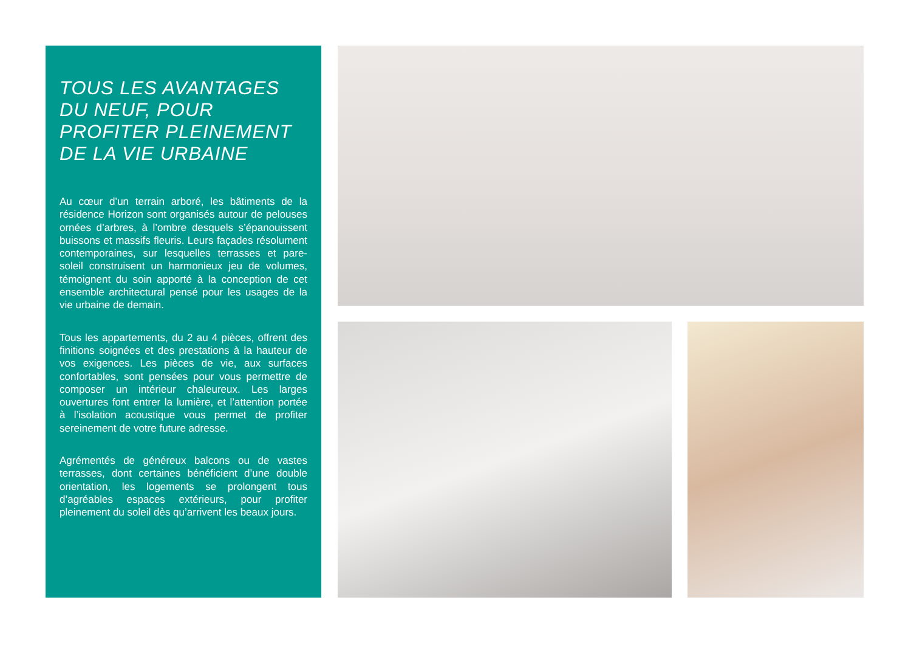TOUS LES AVANTAGES
DU NEUF, POUR
PROFITER PLEINEMENT
DE LA VIE URBAINE
Au cœur d’un terrain arboré, les bâtiments de la résidence Horizon sont organisés autour de pelouses ornées d’arbres, à l’ombre desquels s’épanouissent buissons et massifs fleuris. Leurs façades résolument contemporaines, sur lesquelles terrasses et pare-soleil construisent un harmonieux jeu de volumes, témoignent du soin apporté à la conception de cet ensemble architectural pensé pour les usages de la vie urbaine de demain.
Tous les appartements, du 2 au 4 pièces, offrent des finitions soignées et des prestations à la hauteur de vos exigences. Les pièces de vie, aux surfaces confortables, sont pensées pour vous permettre de composer un intérieur chaleureux. Les larges ouvertures font entrer la lumière, et l’attention portée à l’isolation acoustique vous permet de profiter sereinement de votre future adresse.
Agrémentés de généreux balcons ou de vastes terrasses, dont certaines bénéficient d’une double orientation, les logements se prolongent tous d’agréables espaces extérieurs, pour profiter pleinement du soleil dès qu’arrivent les beaux jours.